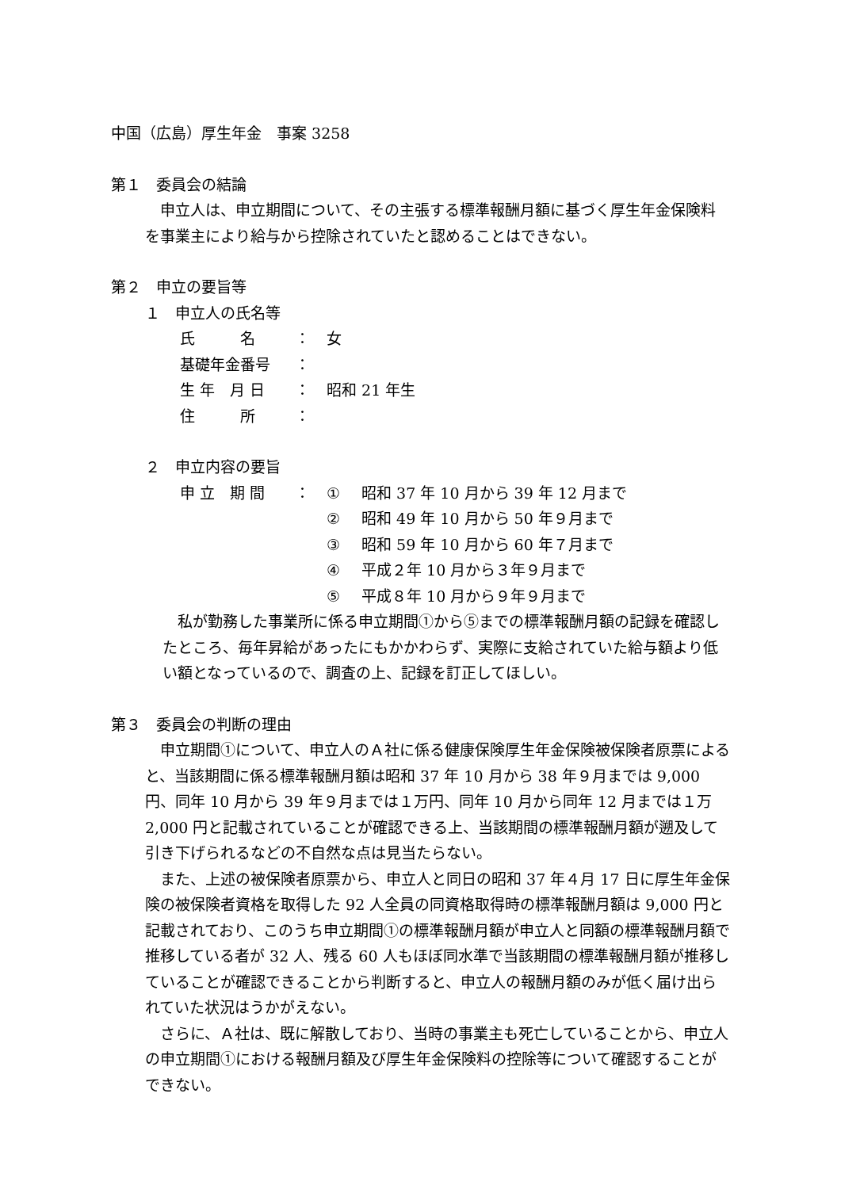中国（広島）厚生年金　事案 3258
第１　委員会の結論
　申立人は、申立期間について、その主張する標準報酬月額に基づく厚生年金保険料を事業主により給与から控除されていたと認めることはできない。
第２　申立の要旨等
１　申立人の氏名等
| 氏 名 | ： | 女 |
| 基礎年金番号 | ： | |
| 生 年 月 日 | ： | 昭和 21 年生 |
| 住 所 | ： | |
２　申立内容の要旨
| 申 立 期 間 | ： | ① | 昭和 37 年 10 月から 39 年 12 月まで |
| | | ② | 昭和 49 年 10 月から 50 年９月まで |
| | | ③ | 昭和 59 年 10 月から 60 年７月まで |
| | | ④ | 平成２年 10 月から３年９月まで |
| | | ⑤ | 平成８年 10 月から９年９月まで |
　私が勤務した事業所に係る申立期間①から⑤までの標準報酬月額の記録を確認したところ、毎年昇給があったにもかかわらず、実際に支給されていた給与額より低い額となっているので、調査の上、記録を訂正してほしい。
第３　委員会の判断の理由
　申立期間①について、申立人のＡ社に係る健康保険厚生年金保険被保険者原票によると、当該期間に係る標準報酬月額は昭和 37 年 10 月から 38 年９月までは 9,000 円、同年 10 月から 39 年９月までは１万円、同年 10 月から同年 12 月までは１万 2,000 円と記載されていることが確認できる上、当該期間の標準報酬月額が遡及して引き下げられるなどの不自然な点は見当たらない。
　また、上述の被保険者原票から、申立人と同日の昭和 37 年４月 17 日に厚生年金保険の被保険者資格を取得した 92 人全員の同資格取得時の標準報酬月額は 9,000 円と記載されており、このうち申立期間①の標準報酬月額が申立人と同額の標準報酬月額で推移している者が 32 人、残る 60 人もほぼ同水準で当該期間の標準報酬月額が推移していることが確認できることから判断すると、申立人の報酬月額のみが低く届け出られていた状況はうかがえない。
　さらに、Ａ社は、既に解散しており、当時の事業主も死亡していることから、申立人の申立期間①における報酬月額及び厚生年金保険料の控除等について確認することができない。